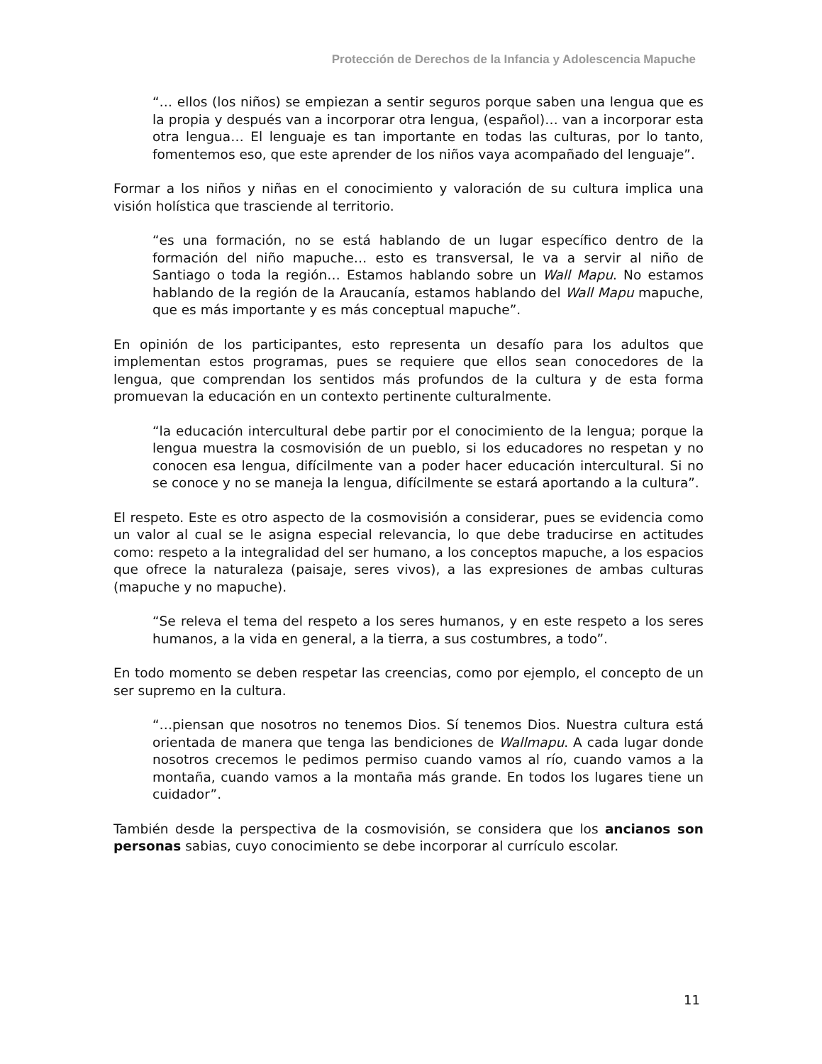Protección de Derechos de la Infancia y Adolescencia Mapuche
“… ellos (los niños) se empiezan a sentir seguros porque saben una lengua que es la propia y después van a incorporar otra lengua, (español)… van a incorporar esta otra lengua… El lenguaje es tan importante en todas las culturas, por lo tanto, fomentemos eso, que este aprender de los niños vaya acompañado del lenguaje”.
Formar a los niños y niñas en el conocimiento y valoración de su cultura implica una visión holística que trasciende al territorio.
“es una formación, no se está hablando de un lugar específico dentro de la formación del niño mapuche… esto es transversal, le va a servir al niño de Santiago o toda la región… Estamos hablando sobre un Wall Mapu. No estamos hablando de la región de la Araucanía, estamos hablando del Wall Mapu mapuche, que es más importante y es más conceptual mapuche”.
En opinión de los participantes, esto representa un desafío para los adultos que implementan estos programas, pues se requiere que ellos sean conocedores de la lengua, que comprendan los sentidos más profundos de la cultura y de esta forma promuevan la educación en un contexto pertinente culturalmente.
“la educación intercultural debe partir por el conocimiento de la lengua; porque la lengua muestra la cosmovisión de un pueblo, si los educadores no respetan y no conocen esa lengua, difícilmente van a poder hacer educación intercultural. Si no se conoce y no se maneja la lengua, difícilmente se estará aportando a la cultura”.
El respeto. Este es otro aspecto de la cosmovisión a considerar, pues se evidencia como un valor al cual se le asigna especial relevancia, lo que debe traducirse en actitudes como: respeto a la integralidad del ser humano, a los conceptos mapuche, a los espacios que ofrece la naturaleza (paisaje, seres vivos), a las expresiones de ambas culturas (mapuche y no mapuche).
“Se releva el tema del respeto a los seres humanos, y en este respeto a los seres humanos, a la vida en general, a la tierra, a sus costumbres, a todo”.
En todo momento se deben respetar las creencias, como por ejemplo, el concepto de un ser supremo en la cultura.
“…piensan que nosotros no tenemos Dios. Sí tenemos Dios. Nuestra cultura está orientada de manera que tenga las bendiciones de Wallmapu. A cada lugar donde nosotros crecemos le pedimos permiso cuando vamos al río, cuando vamos a la montaña, cuando vamos a la montaña más grande. En todos los lugares tiene un cuidador”.
También desde la perspectiva de la cosmovisión, se considera que los ancianos son personas sabias, cuyo conocimiento se debe incorporar al currículo escolar.
11